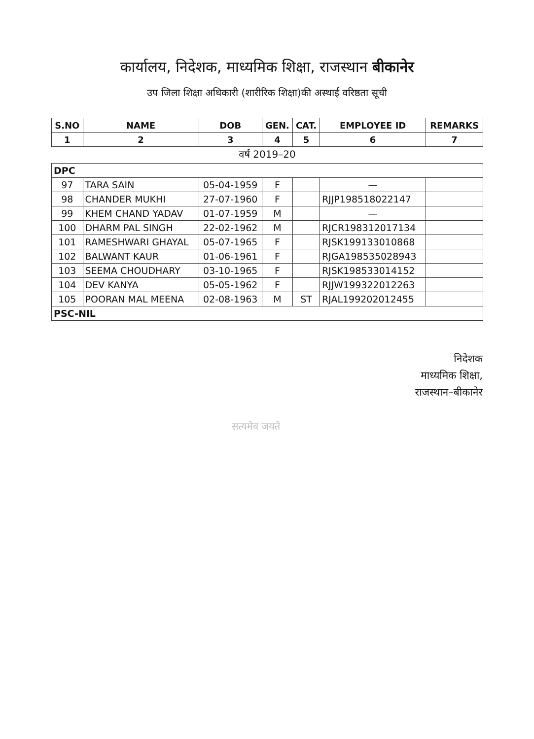कार्यालय, निदेशक, माध्यमिक शिक्षा, राजस्थान बीकानेर
उप जिला शिक्षा अधिकारी (शारीरिक शिक्षा)की अस्थाई वरिष्ठता सूची
| S.NO | NAME | DOB | GEN. | CAT. | EMPLOYEE ID | REMARKS |
| --- | --- | --- | --- | --- | --- | --- |
| 1 | 2 | 3 | 4 | 5 | 6 | 7 |
| वर्ष 2019–20 | | | | | | |
| DPC | | | | | | |
| 97 | TARA SAIN | 05-04-1959 | F | | — | |
| 98 | CHANDER MUKHI | 27-07-1960 | F | | RJJP198518022147 | |
| 99 | KHEM CHAND YADAV | 01-07-1959 | M | | — | |
| 100 | DHARM PAL SINGH | 22-02-1962 | M | | RJCR198312017134 | |
| 101 | RAMESHWARI GHAYAL | 05-07-1965 | F | | RJSK199133010868 | |
| 102 | BALWANT KAUR | 01-06-1961 | F | | RJGA198535028943 | |
| 103 | SEEMA CHOUDHARY | 03-10-1965 | F | | RJSK198533014152 | |
| 104 | DEV KANYA | 05-05-1962 | F | | RJJW199322012263 | |
| 105 | POORAN MAL MEENA | 02-08-1963 | M | ST | RJAL199202012455 | |
| PSC-NIL | | | | | | |
निदेशक
माध्यमिक शिक्षा,
राजस्थान–बीकानेर
सत्यमेव जयते